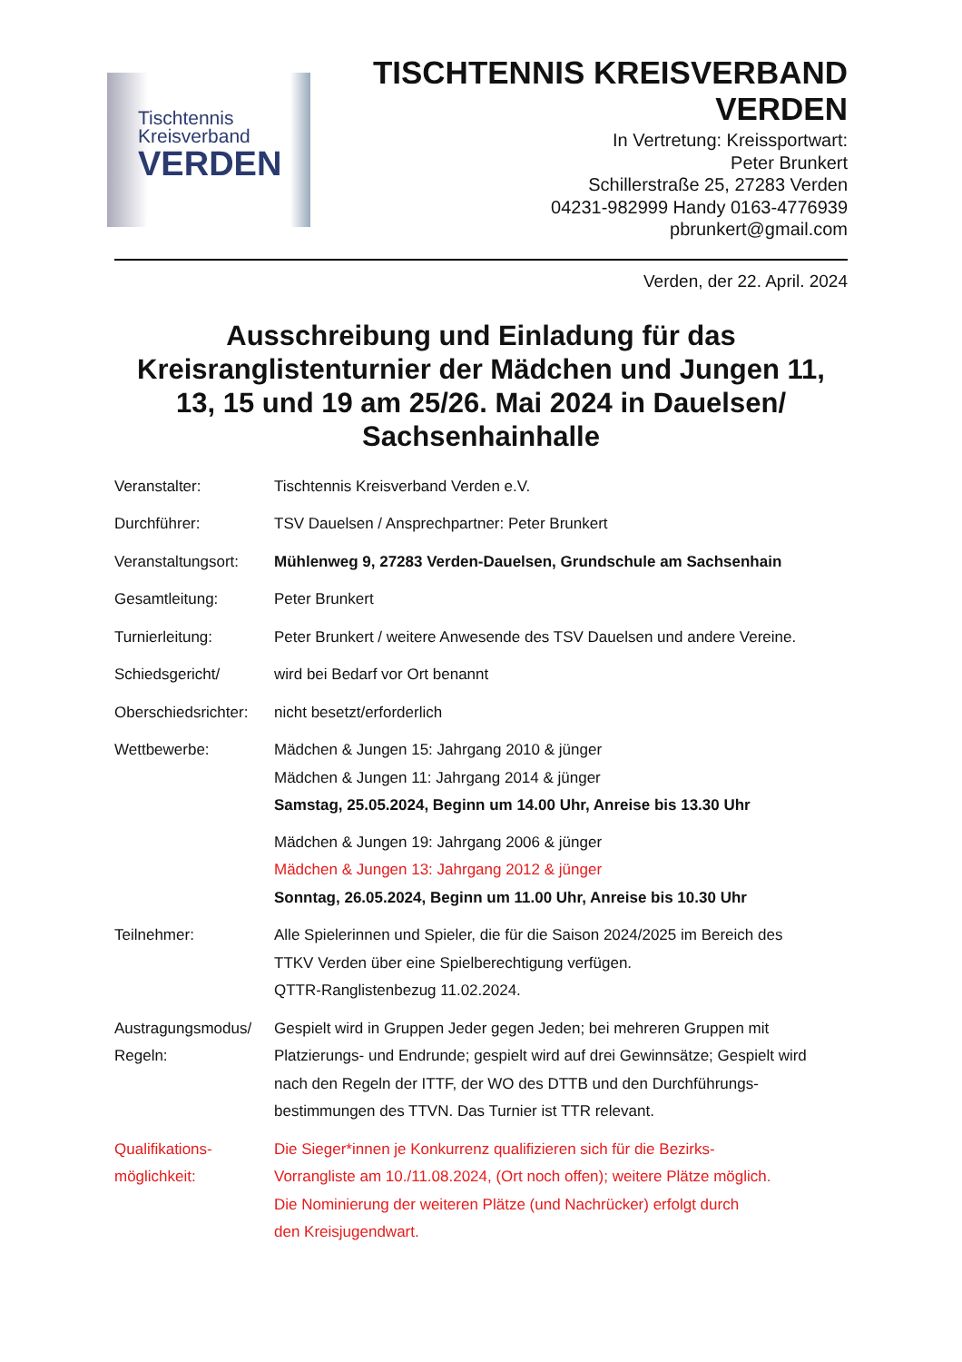Tischtennis
Kreisverband
VERDEN
TISCHTENNIS KREISVERBAND
VERDEN
In Vertretung: Kreissportwart:
Peter Brunkert
Schillerstraße 25, 27283 Verden
04231-982999 Handy 0163-4776939
pbrunkert@gmail.com
Verden, der 22. April. 2024
Ausschreibung und Einladung für das Kreisranglistenturnier der Mädchen und Jungen 11, 13, 15 und 19 am 25/26. Mai 2024 in Dauelsen/ Sachsenhainhalle
Veranstalter: Tischtennis Kreisverband Verden e.V.
Durchführer: TSV Dauelsen / Ansprechpartner: Peter Brunkert
Veranstaltungsort:
Mühlenweg 9, 27283 Verden-Dauelsen, Grundschule am Sachsenhain
Gesamtleitung: Peter Brunkert
Turnierleitung: Peter Brunkert / weitere Anwesende des TSV Dauelsen und andere Vereine.
Schiedsgericht/ wird bei Bedarf vor Ort benannt
Oberschiedsrichter:
nicht besetzt/erforderlich
Wettbewerbe: Mädchen & Jungen 15: Jahrgang 2010 & jünger
Mädchen & Jungen 11: Jahrgang 2014 & jünger
Samstag, 25.05.2024, Beginn um 14.00 Uhr, Anreise bis 13.30 Uhr
Mädchen & Jungen 19: Jahrgang 2006 & jünger
Mädchen & Jungen 13: Jahrgang 2012 & jünger
Sonntag, 26.05.2024, Beginn um 11.00 Uhr, Anreise bis 10.30 Uhr
Teilnehmer: Alle Spielerinnen und Spieler, die für die Saison 2024/2025 im Bereich des
TTKV Verden über eine Spielberechtigung verfügen.
QTTR-Ranglistenbezug 11.02.2024.
Austragungsmodus/
Regeln:
Gespielt wird in Gruppen Jeder gegen Jeden; bei mehreren Gruppen mit
Platzierungs- und Endrunde; gespielt wird auf drei Gewinnsätze; Gespielt wird
nach den Regeln der ITTF, der WO des DTTB und den Durchführungs-
bestimmungen des TTVN. Das Turnier ist TTR relevant.
Qualifikations-
möglichkeit:
Die Sieger*innen je Konkurrenz qualifizieren sich für die Bezirks-
Vorrangliste am 10./11.08.2024, (Ort noch offen); weitere Plätze möglich.
Die Nominierung der weiteren Plätze (und Nachrücker) erfolgt durch
den Kreisjugendwart.